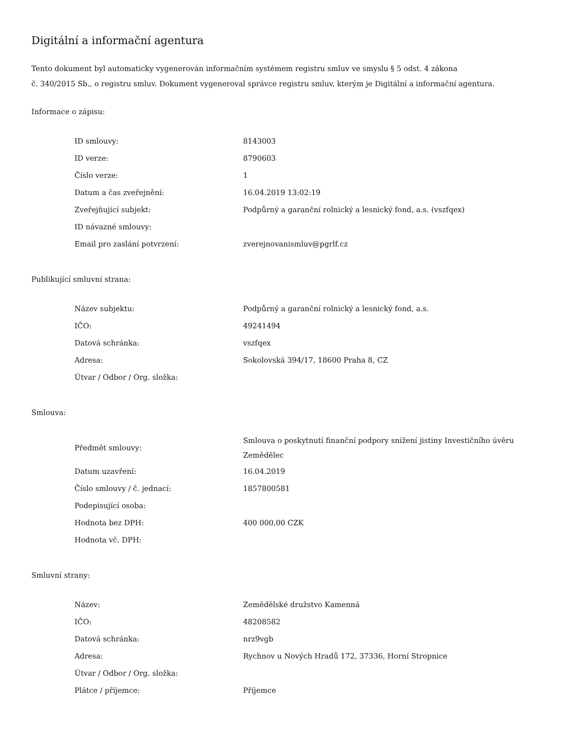Digitální a informační agentura
Tento dokument byl automaticky vygenerován informačním systémem registru smluv ve smyslu § 5 odst. 4 zákona
č. 340/2015 Sb., o registru smluv. Dokument vygeneroval správce registru smluv, kterým je Digitální a informační agentura.
Informace o zápisu:
| ID smlouvy: | 8143003 |
| ID verze: | 8790603 |
| Číslo verze: | 1 |
| Datum a čas zveřejnění: | 16.04.2019 13:02:19 |
| Zveřejňující subjekt: | Podpůrný a garanční rolnický a lesnický fond, a.s. (vszfqex) |
| ID návazné smlouvy: | |
| Email pro zaslání potvrzení: | zverejnovanismluv@pgrlf.cz |
Publikující smluvní strana:
| Název subjektu: | Podpůrný a garanční rolnický a lesnický fond, a.s. |
| IČO: | 49241494 |
| Datová schránka: | vszfqex |
| Adresa: | Sokolovská 394/17, 18600 Praha 8, CZ |
| Útvar / Odbor / Org. složka: | |
Smlouva:
| Předmět smlouvy: | Smlouva o poskytnutí finanční podpory snížení jistiny Investičního úvěru Zemědělec |
| Datum uzavření: | 16.04.2019 |
| Číslo smlouvy / č. jednací: | 1857800581 |
| Podepisující osoba: | |
| Hodnota bez DPH: | 400 000,00 CZK |
| Hodnota vč. DPH: | |
Smluvní strany:
| Název: | Zemědělské družstvo Kamenná |
| IČO: | 48208582 |
| Datová schránka: | nrz9vgb |
| Adresa: | Rychnov u Nových Hradů 172, 37336, Horní Stropnice |
| Útvar / Odbor / Org. složka: | |
| Plátce / příjemce: | Příjemce |